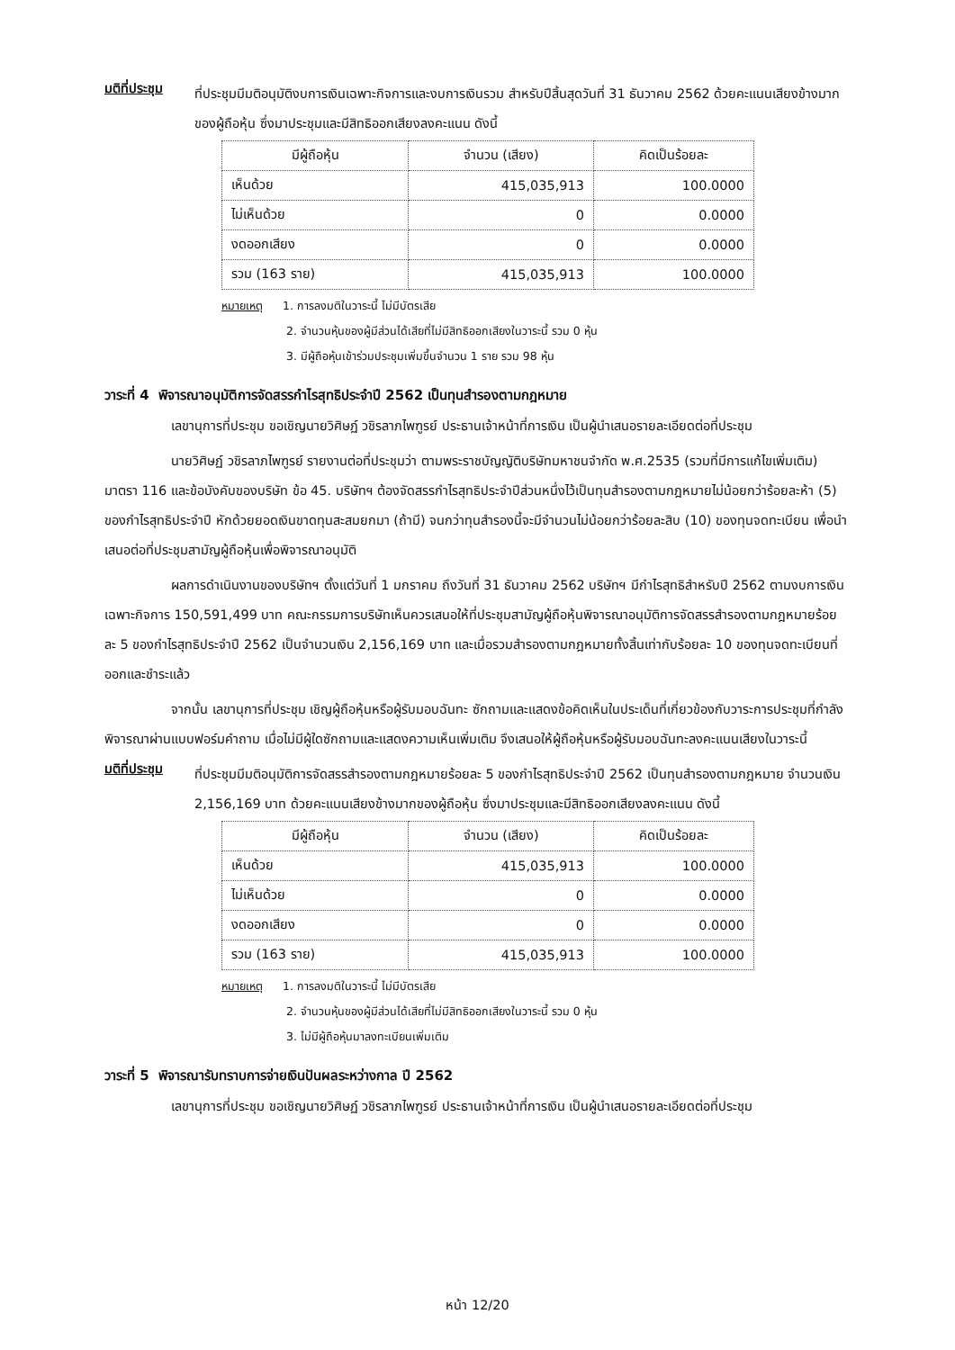มติที่ประชุม
ที่ประชุมมีมติอนุมัติงบการเงินเฉพาะกิจการและงบการเงินรวม สำหรับปีสิ้นสุดวันที่ 31 ธันวาคม 2562 ด้วยคะแนนเสียงข้างมากของผู้ถือหุ้น ซึ่งมาประชุมและมีสิทธิออกเสียงลงคะแนน ดังนี้
| มีผู้ถือหุ้น | จำนวน (เสียง) | คิดเป็นร้อยละ |
| --- | --- | --- |
| เห็นด้วย | 415,035,913 | 100.0000 |
| ไม่เห็นด้วย | 0 | 0.0000 |
| งดออกเสียง | 0 | 0.0000 |
| รวม (163 ราย) | 415,035,913 | 100.0000 |
หมายเหตุ 1. การลงมติในวาระนี้ ไม่มีบัตรเสีย
2. จำนวนหุ้นของผู้มีส่วนได้เสียที่ไม่มีสิทธิออกเสียงในวาระนี้ รวม 0 หุ้น
3. มีผู้ถือหุ้นเข้าร่วมประชุมเพิ่มขึ้นจำนวน 1 ราย รวม 98 หุ้น
วาระที่ 4 พิจารณาอนุมัติการจัดสรรกำไรสุทธิประจำปี 2562 เป็นทุนสำรองตามกฎหมาย
เลขานุการที่ประชุม ขอเชิญนายวิศิษฏ์ วชิรลาภไพฑูรย์ ประธานเจ้าหน้าที่การเงิน เป็นผู้นำเสนอรายละเอียดต่อที่ประชุม
นายวิศิษฏ์ วชิรลาภไพฑูรย์ รายงานต่อที่ประชุมว่า ตามพระราชบัญญัติบริษัทมหาชนจำกัด พ.ศ.2535 (รวมที่มีการแก้ไขเพิ่มเติม) มาตรา 116 และข้อบังคับของบริษัท ข้อ 45. บริษัทฯ ต้องจัดสรรกำไรสุทธิประจำปีส่วนหนึ่งไว้เป็นทุนสำรองตามกฎหมายไม่น้อยกว่าร้อยละห้า (5) ของกำไรสุทธิประจำปี หักด้วยยอดเงินขาดทุนสะสมยกมา (ถ้ามี) จนกว่าทุนสำรองนี้จะมีจำนวนไม่น้อยกว่าร้อยละสิบ (10) ของทุนจดทะเบียน เพื่อนำเสนอต่อที่ประชุมสามัญผู้ถือหุ้นเพื่อพิจารณาอนุมัติ
ผลการดำเนินงานของบริษัทฯ ตั้งแต่วันที่ 1 มกราคม ถึงวันที่ 31 ธันวาคม 2562 บริษัทฯ มีกำไรสุทธิสำหรับปี 2562 ตามงบการเงินเฉพาะกิจการ 150,591,499 บาท คณะกรรมการบริษัทเห็นควรเสนอให้ที่ประชุมสามัญผู้ถือหุ้นพิจารณาอนุมัติการจัดสรรสำรองตามกฎหมายร้อยละ 5 ของกำไรสุทธิประจำปี 2562 เป็นจำนวนเงิน 2,156,169 บาท และเมื่อรวมสำรองตามกฎหมายทั้งสิ้นเท่ากับร้อยละ 10 ของทุนจดทะเบียนที่ออกและชำระแล้ว
จากนั้น เลขานุการที่ประชุม เชิญผู้ถือหุ้นหรือผู้รับมอบฉันทะ ซักถามและแสดงข้อคิดเห็นในประเด็นที่เกี่ยวข้องกับวาระการประชุมที่กำลังพิจารณาผ่านแบบฟอร์มคำถาม เมื่อไม่มีผู้ใดซักถามและแสดงความเห็นเพิ่มเติม จึงเสนอให้ผู้ถือหุ้นหรือผู้รับมอบฉันทะลงคะแนนเสียงในวาระนี้
มติที่ประชุม
ที่ประชุมมีมติอนุมัติการจัดสรรสำรองตามกฎหมายร้อยละ 5 ของกำไรสุทธิประจำปี 2562 เป็นทุนสำรองตามกฎหมาย จำนวนเงิน 2,156,169 บาท ด้วยคะแนนเสียงข้างมากของผู้ถือหุ้น ซึ่งมาประชุมและมีสิทธิออกเสียงลงคะแนน ดังนี้
| มีผู้ถือหุ้น | จำนวน (เสียง) | คิดเป็นร้อยละ |
| --- | --- | --- |
| เห็นด้วย | 415,035,913 | 100.0000 |
| ไม่เห็นด้วย | 0 | 0.0000 |
| งดออกเสียง | 0 | 0.0000 |
| รวม (163 ราย) | 415,035,913 | 100.0000 |
หมายเหตุ 1. การลงมติในวาระนี้ ไม่มีบัตรเสีย
2. จำนวนหุ้นของผู้มีส่วนได้เสียที่ไม่มีสิทธิออกเสียงในวาระนี้ รวม 0 หุ้น
3. ไม่มีผู้ถือหุ้นมาลงทะเบียนเพิ่มเติม
วาระที่ 5 พิจารณารับทราบการจ่ายเงินปันผลระหว่างกาล ปี 2562
เลขานุการที่ประชุม ขอเชิญนายวิศิษฏ์ วชิรลาภไพฑูรย์ ประธานเจ้าหน้าที่การเงิน เป็นผู้นำเสนอรายละเอียดต่อที่ประชุม
หน้า 12/20